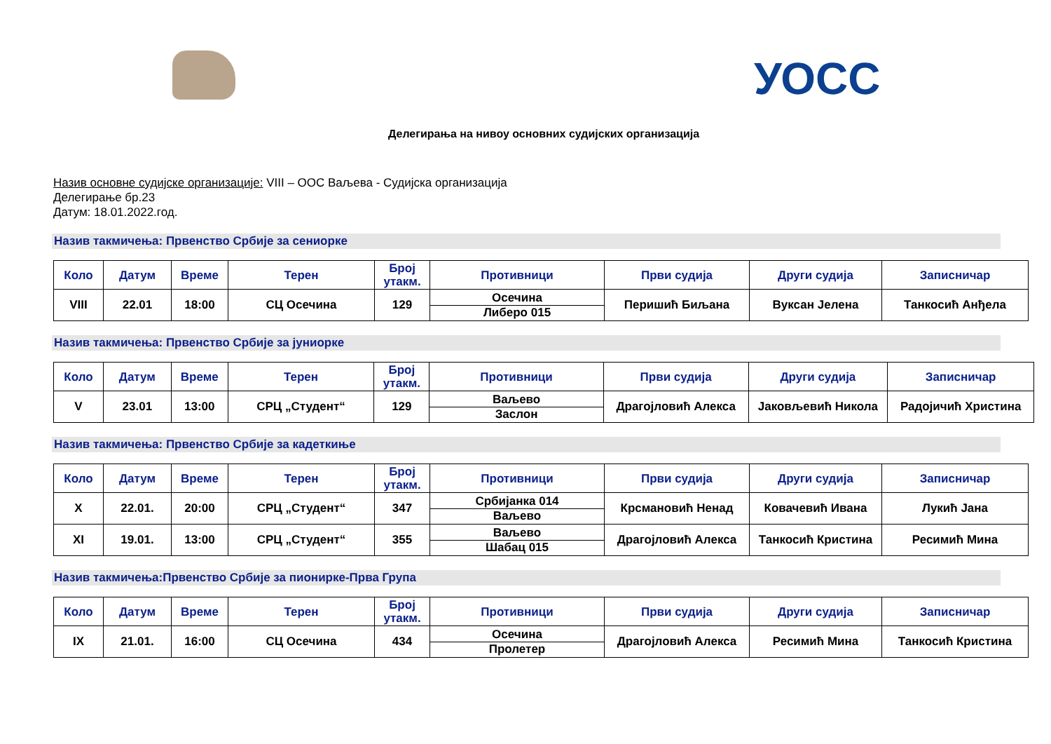УОСС
Делегирања на нивоу основних судијских организација
Назив основне судијске организације: VIII – ООС Ваљева - Судијска организација
Делегирање бр.23
Датум: 18.01.2022.год.
Назив такмичења: Првенство Србије за сениорке
| Коло | Датум | Време | Терен | Број утакм. | Противници | Први судија | Други судија | Записничар |
| --- | --- | --- | --- | --- | --- | --- | --- | --- |
| VIII | 22.01 | 18:00 | СЦ Осечина | 129 | Осечина Либеро 015 | Перишић Биљана | Вуксан Јелена | Танкосић Анђела |
Назив такмичења: Првенство Србије за јуниорке
| Коло | Датум | Време | Терен | Број утакм. | Противници | Први судија | Други судија | Записничар |
| --- | --- | --- | --- | --- | --- | --- | --- | --- |
| V | 23.01 | 13:00 | СРЦ „Студент“ | 129 | Ваљево Заслон | Драгојловић Алекса | Јаковљевић Никола | Радојичић Христина |
Назив такмичења: Првенство Србије за кадеткиње
| Коло | Датум | Време | Терен | Број утакм. | Противници | Први судија | Други судија | Записничар |
| --- | --- | --- | --- | --- | --- | --- | --- | --- |
| X | 22.01. | 20:00 | СРЦ „Студент“ | 347 | Србијанка 014 Ваљево | Крсмановић Ненад | Ковачевић Ивана | Лукић Јана |
| XI | 19.01. | 13:00 | СРЦ „Студент“ | 355 | Ваљево Шабац 015 | Драгојловић Алекса | Танкосић Кристина | Ресимић Мина |
Назив такмичења:Првенство Србије за пионирке-Прва Група
| Коло | Датум | Време | Терен | Број утакм. | Противници | Први судија | Други судија | Записничар |
| --- | --- | --- | --- | --- | --- | --- | --- | --- |
| IX | 21.01. | 16:00 | СЦ Осечина | 434 | Осечина Пролетер | Драгојловић Алекса | Ресимић Мина | Танкосић Кристина |